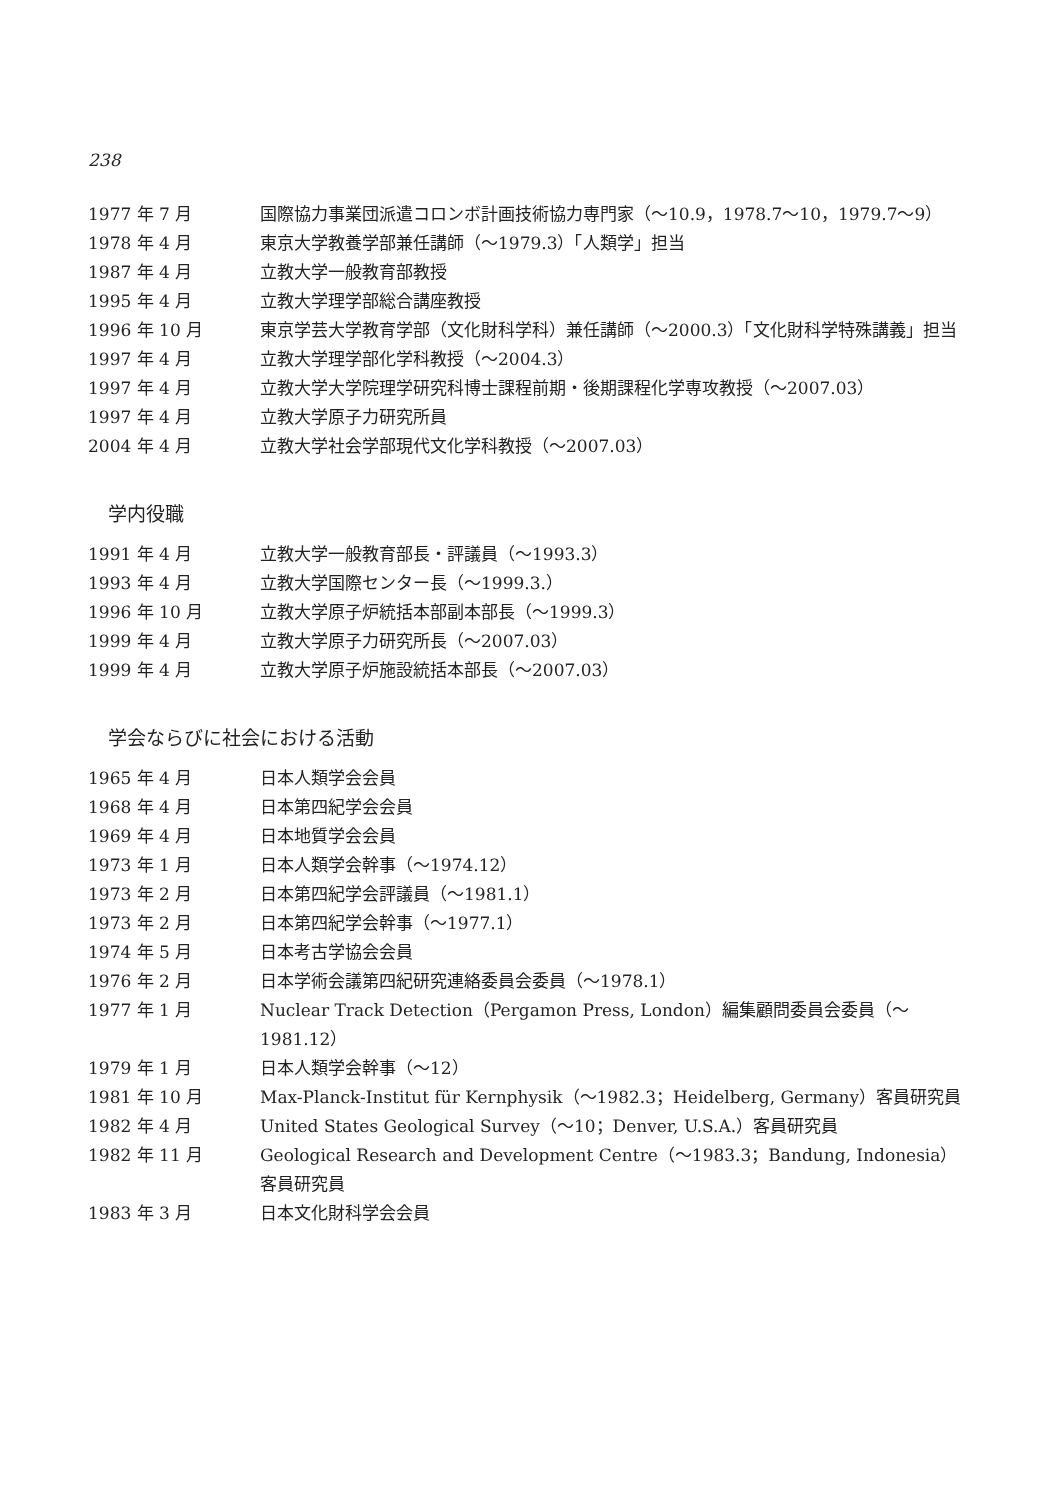238
1977 年 7 月 国際協力事業団派遣コロンボ計画技術協力専門家（～10.9，1978.7～10，1979.7～9）
1978 年 4 月 東京大学教養学部兼任講師（～1979.3）「人類学」担当
1987 年 4 月 立教大学一般教育部教授
1995 年 4 月 立教大学理学部総合講座教授
1996 年 10 月 東京学芸大学教育学部（文化財科学科）兼任講師（～2000.3）「文化財科学特殊講義」担当
1997 年 4 月 立教大学理学部化学科教授（～2004.3）
1997 年 4 月 立教大学大学院理学研究科博士課程前期・後期課程化学専攻教授（～2007.03）
1997 年 4 月 立教大学原子力研究所員
2004 年 4 月 立教大学社会学部現代文化学科教授（～2007.03）
学内役職
1991 年 4 月 立教大学一般教育部長・評議員（～1993.3）
1993 年 4 月 立教大学国際センター長（～1999.3.）
1996 年 10 月 立教大学原子炉統括本部副本部長（～1999.3）
1999 年 4 月 立教大学原子力研究所長（～2007.03）
1999 年 4 月 立教大学原子炉施設統括本部長（～2007.03）
学会ならびに社会における活動
1965 年 4 月 日本人類学会会員
1968 年 4 月 日本第四紀学会会員
1969 年 4 月 日本地質学会会員
1973 年 1 月 日本人類学会幹事（～1974.12）
1973 年 2 月 日本第四紀学会評議員（～1981.1）
1973 年 2 月 日本第四紀学会幹事（～1977.1）
1974 年 5 月 日本考古学協会会員
1976 年 2 月 日本学術会議第四紀研究連絡委員会委員（～1978.1）
1977 年 1 月 Nuclear Track Detection（Pergamon Press, London）編集顧問委員会委員（～1981.12）
1979 年 1 月 日本人類学会幹事（～12）
1981 年 10 月 Max-Planck-Institut für Kernphysik（～1982.3；Heidelberg, Germany）客員研究員
1982 年 4 月 United States Geological Survey（～10；Denver, U.S.A.）客員研究員
1982 年 11 月 Geological Research and Development Centre（～1983.3；Bandung, Indonesia）客員研究員
1983 年 3 月 日本文化財科学会会員